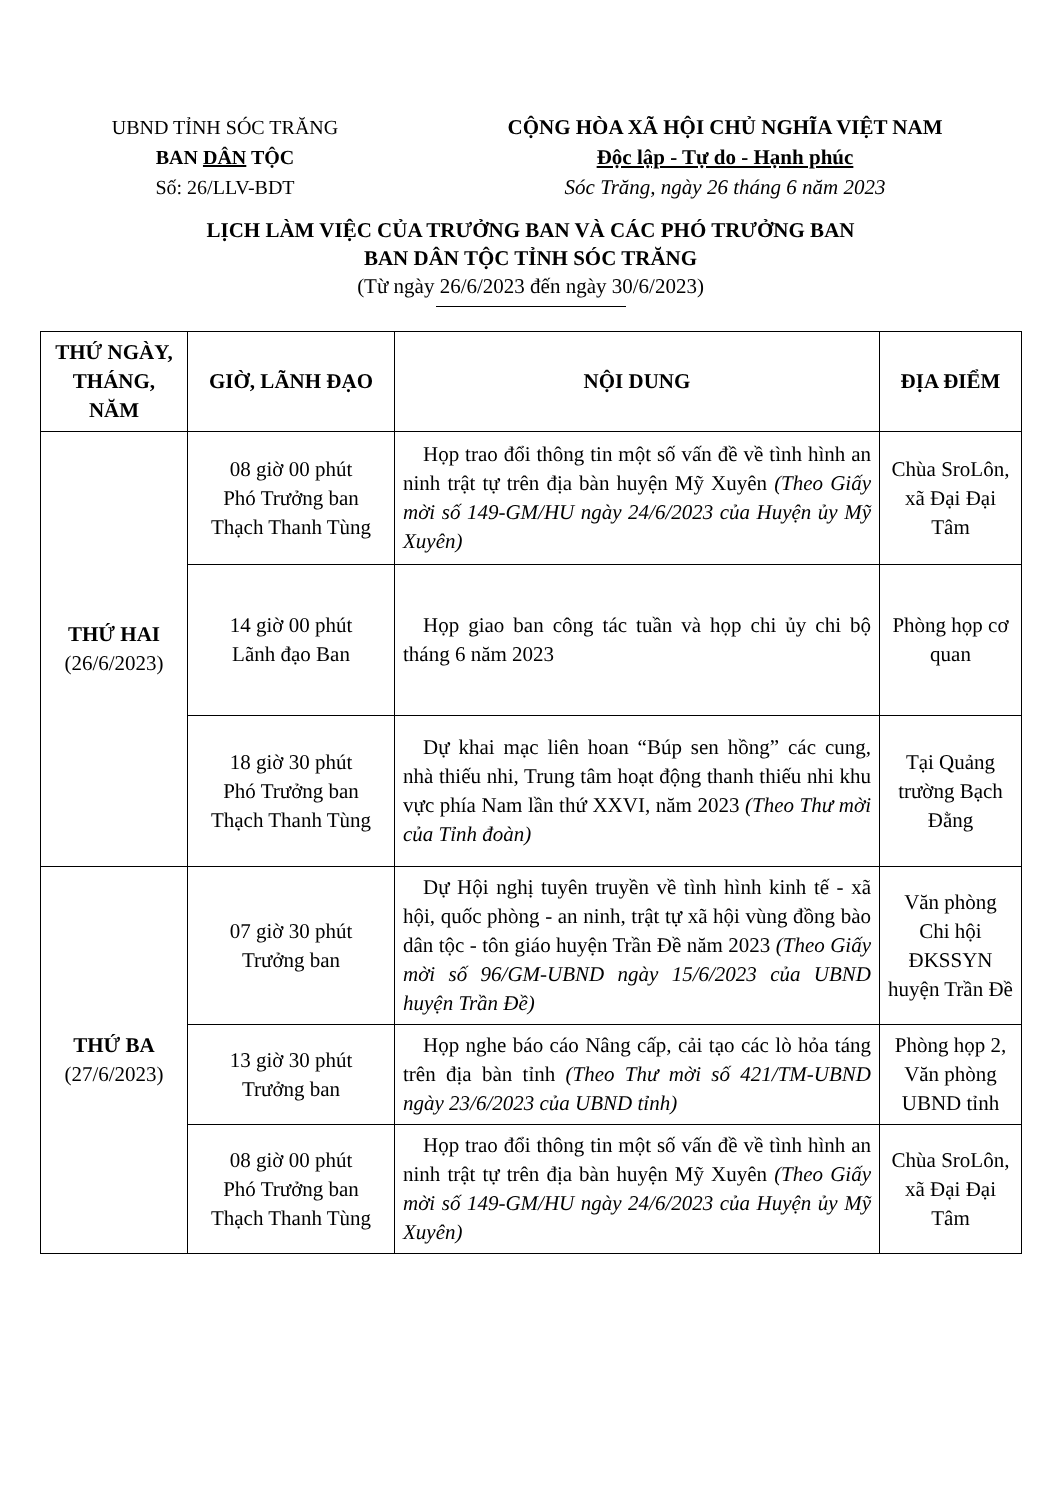UBND TỈNH SÓC TRĂNG
BAN DÂN TỘC
Số: 26/LLV-BDT
CỘNG HÒA XÃ HỘI CHỦ NGHĨA VIỆT NAM
Độc lập - Tự do - Hạnh phúc
Sóc Trăng, ngày 26 tháng 6 năm 2023
LỊCH LÀM VIỆC CỦA TRƯỞNG BAN VÀ CÁC PHÓ TRƯỞNG BAN
BAN DÂN TỘC TỈNH SÓC TRĂNG
(Từ ngày 26/6/2023 đến ngày 30/6/2023)
| THỨ NGÀY, THÁNG, NĂM | GIỜ, LÃNH ĐẠO | NỘI DUNG | ĐỊA ĐIỂM |
| --- | --- | --- | --- |
| THỨ HAI (26/6/2023) | 08 giờ 00 phút Phó Trưởng ban Thạch Thanh Tùng | Họp trao đổi thông tin một số vấn đề về tình hình an ninh trật tự trên địa bàn huyện Mỹ Xuyên (Theo Giấy mời số 149-GM/HU ngày 24/6/2023 của Huyện ủy Mỹ Xuyên) | Chùa SroLôn, xã Đại Đại Tâm |
| | 14 giờ 00 phút Lãnh đạo Ban | Họp giao ban công tác tuần và họp chi ủy chi bộ tháng 6 năm 2023 | Phòng họp cơ quan |
| | 18 giờ 30 phút Phó Trưởng ban Thạch Thanh Tùng | Dự khai mạc liên hoan “Búp sen hồng” các cung, nhà thiếu nhi, Trung tâm hoạt động thanh thiếu nhi khu vực phía Nam lần thứ XXVI, năm 2023 (Theo Thư mời của Tỉnh đoàn) | Tại Quảng trường Bạch Đằng |
| THỨ BA (27/6/2023) | 07 giờ 30 phút Trưởng ban | Dự Hội nghị tuyên truyền về tình hình kinh tế - xã hội, quốc phòng - an ninh, trật tự xã hội vùng đồng bào dân tộc - tôn giáo huyện Trần Đề năm 2023 (Theo Giấy mời số 96/GM-UBND ngày 15/6/2023 của UBND huyện Trần Đề) | Văn phòng Chi hội ĐKSSYN huyện Trần Đề |
| | 13 giờ 30 phút Trưởng ban | Họp nghe báo cáo Nâng cấp, cải tạo các lò hỏa táng trên địa bàn tỉnh (Theo Thư mời số 421/TM-UBND ngày 23/6/2023 của UBND tỉnh) | Phòng họp 2, Văn phòng UBND tỉnh |
| | 08 giờ 00 phút Phó Trưởng ban Thạch Thanh Tùng | Họp trao đổi thông tin một số vấn đề về tình hình an ninh trật tự trên địa bàn huyện Mỹ Xuyên (Theo Giấy mời số 149-GM/HU ngày 24/6/2023 của Huyện ủy Mỹ Xuyên) | Chùa SroLôn, xã Đại Đại Tâm |